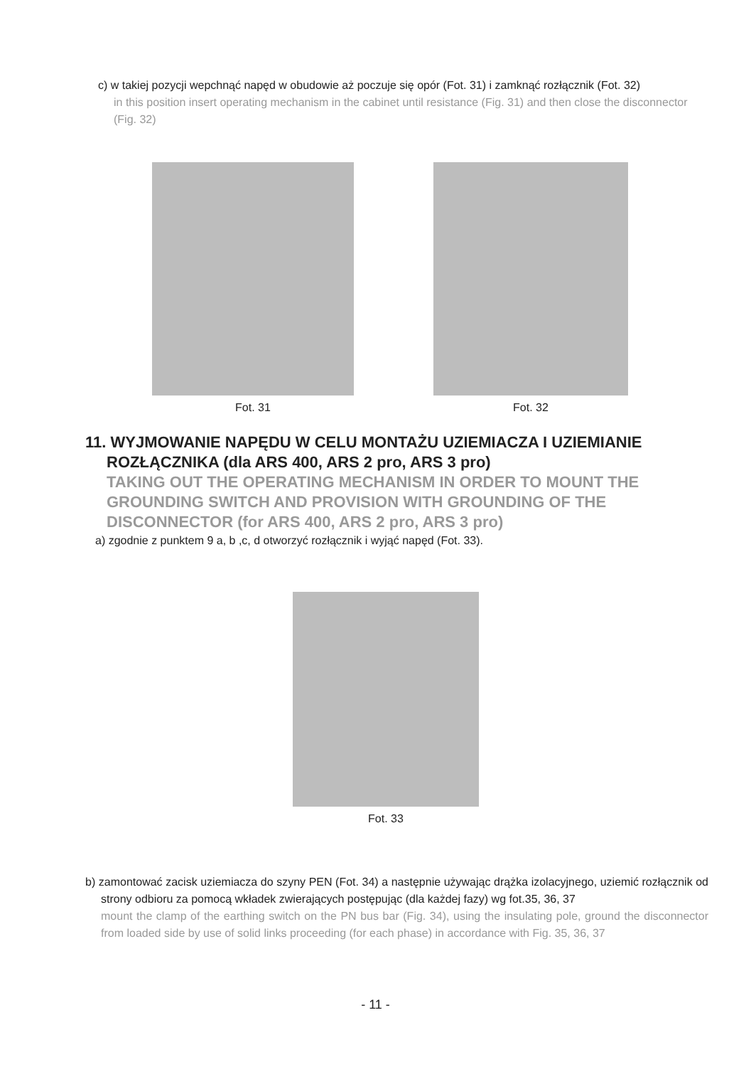c) w takiej pozycji wepchnąć napęd w obudowie aż poczuje się opór (Fot. 31) i zamknąć rozłącznik (Fot. 32)
in this position insert operating mechanism in the cabinet until resistance (Fig. 31) and then close the disconnector (Fig. 32)
Fot. 31 Fot. 32
11. WYJMOWANIE NAPĘDU W CELU MONTAŻU UZIEMIACZA I UZIEMIANIE ROZŁĄCZNIKA (dla ARS 400, ARS 2 pro, ARS 3 pro)
TAKING OUT THE OPERATING MECHANISM IN ORDER TO MOUNT THE GROUNDING SWITCH AND PROVISION WITH GROUNDING OF THE DISCONNECTOR (for ARS 400, ARS 2 pro, ARS 3 pro)
a) zgodnie z punktem 9 a, b ,c, d otworzyć rozłącznik i wyjąć napęd (Fot. 33).
Fot. 33
b) zamontować zacisk uziemiacza do szyny PEN (Fot. 34) a następnie używając drążka izolacyjnego, uziemić rozłącznik od strony odbioru za pomocą wkładek zwierających postępując (dla każdej fazy) wg fot.35, 36, 37
mount the clamp of the earthing switch on the PN bus bar (Fig. 34), using the insulating pole, ground the disconnector from loaded side by use of solid links proceeding (for each phase) in accordance with Fig. 35, 36, 37
- 11 -